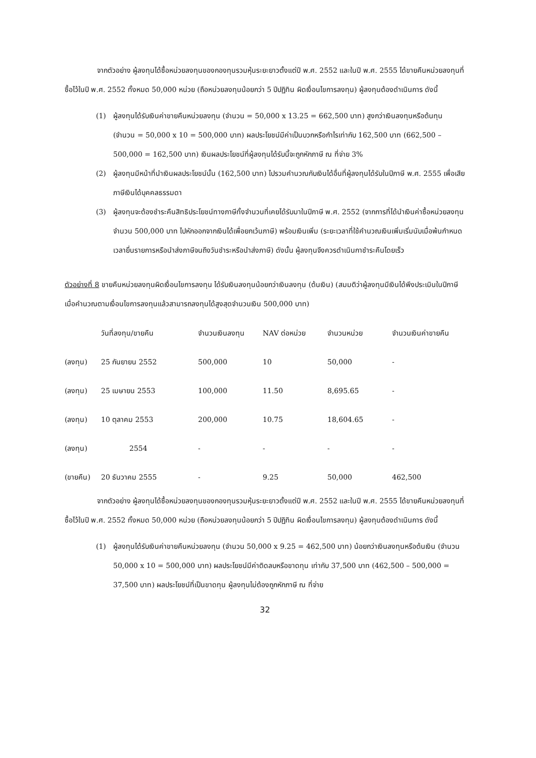จากตัวอย่าง ผู้ลงทุนได้ซื้อหน่วยลงทุนของกองทุนรวมหุ้นระยะยาวตั้งแต่ปี พ.ศ. 2552 และในปี พ.ศ. 2555 ได้ขายคืนหน่วยลงทุนที่ซื้อไว้ในปี พ.ศ. 2552 ทั้งหมด 50,000 หน่วย (ถือหน่วยลงทุนน้อยกว่า 5 ปีปฏิทิน ผิดเงื่อนไขการลงทุน) ผู้ลงทุนต้องดำเนินการ ดังนี้
(1) ผู้ลงทุนได้รับเงินค่าขายคืนหน่วยลงทุน (จำนวน = 50,000 x 13.25 = 662,500 บาท) สูงกว่าเงินลงทุนหรือต้นทุน (จำนวน = 50,000 x 10 = 500,000 บาท) ผลประโยชน์มีค่าเป็นบวกหรือกำไรเท่ากับ 162,500 บาท (662,500 – 500,000 = 162,500 บาท) เงินผลประโยชน์ที่ผู้ลงทุนได้รับนี้จะถูกหักภาษี ณ ที่จ่าย 3%
(2) ผู้ลงทุนมีหน้าที่นำเงินผลประโยชน์นั้น (162,500 บาท) ไปรวมคำนวณกับเงินได้อื่นที่ผู้ลงทุนได้รับในปีภาษี พ.ศ. 2555 เพื่อเสียภาษีเงินได้บุคคลธรรมดา
(3) ผู้ลงทุนจะต้องชำระคืนสิทธิประโยชน์ทางภาษีทั้งจำนวนที่เคยได้รับมาในปีภาษี พ.ศ. 2552 (จากการที่ได้นำเงินค่าซื้อหน่วยลงทุนจำนวน 500,000 บาท ไปหักออกจากเงินได้เพื่อยกเว้นภาษี) พร้อมเงินเพิ่ม (ระยะเวลาที่ใช้คำนวณเงินเพิ่มเริ่มนับเมื่อพ้นกำหนดเวลายื่นรายการหรือนำส่งภาษีจนถึงวันชำระหรือนำส่งภาษี) ดังนั้น ผู้ลงทุนจึงควรดำเนินกาชำระคืนโดยเร็ว
ตัวอย่างที่ 8 ขายคืนหน่วยลงทุนผิดเงื่อนไขการลงทุน ได้รับเงินลงทุนน้อยกว่าเงินลงทุน (ต้นเงิน) (สมมติว่าผู้ลงทุนมีเงินได้พึงประเมินในปีภาษี เมื่อคำนวณตามเงื่อนไขการลงทุนแล้วสามารถลงทุนได้สูงสุดจำนวนเงิน 500,000 บาท)
| | วันที่ลงทุน/ขายคืน | จำนวนเงินลงทุน | NAV ต่อหน่วย | จำนวนหน่วย | จำนวนเงินค่าขายคืน |
| --- | --- | --- | --- | --- | --- |
| (ลงทุน) | 25 กันยายน 2552 | 500,000 | 10 | 50,000 | - |
| (ลงทุน) | 25 เมษายน 2553 | 100,000 | 11.50 | 8,695.65 | - |
| (ลงทุน) | 10 ตุลาคม 2553 | 200,000 | 10.75 | 18,604.65 | - |
| (ลงทุน) | 2554 | - | - | - | - |
| (ขายคืน) | 20 ธันวาคม 2555 | - | 9.25 | 50,000 | 462,500 |
จากตัวอย่าง ผู้ลงทุนได้ซื้อหน่วยลงทุนของกองทุนรวมหุ้นระยะยาวตั้งแต่ปี พ.ศ. 2552 และในปี พ.ศ. 2555 ได้ขายคืนหน่วยลงทุนที่ซื้อไว้ในปี พ.ศ. 2552 ทั้งหมด 50,000 หน่วย (ถือหน่วยลงทุนน้อยกว่า 5 ปีปฏิทิน ผิดเงื่อนไขการลงทุน) ผู้ลงทุนต้องดำเนินการ ดังนี้
(1) ผู้ลงทุนได้รับเงินค่าขายคืนหน่วยลงทุน (จำนวน 50,000 x 9.25 = 462,500 บาท) น้อยกว่าเงินลงทุนหรือต้นเงิน (จำนวน 50,000 x 10 = 500,000 บาท) ผลประโยชน์มีค่าติดลบหรือขาดทุน เท่ากับ 37,500 บาท (462,500 – 500,000 = 37,500 บาท) ผลประโยชน์ที่เป็นขาดทุน ผู้ลงทุนไม่ต้องถูกหักภาษี ณ ที่จ่าย
32